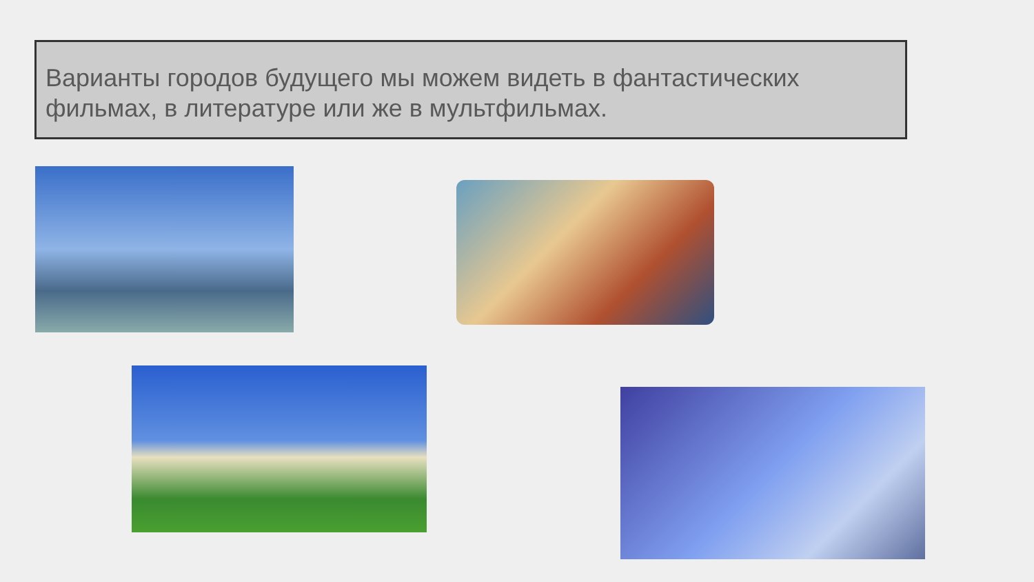Варианты городов будущего мы можем видеть в фантастических фильмах, в литературе или же в мультфильмах.